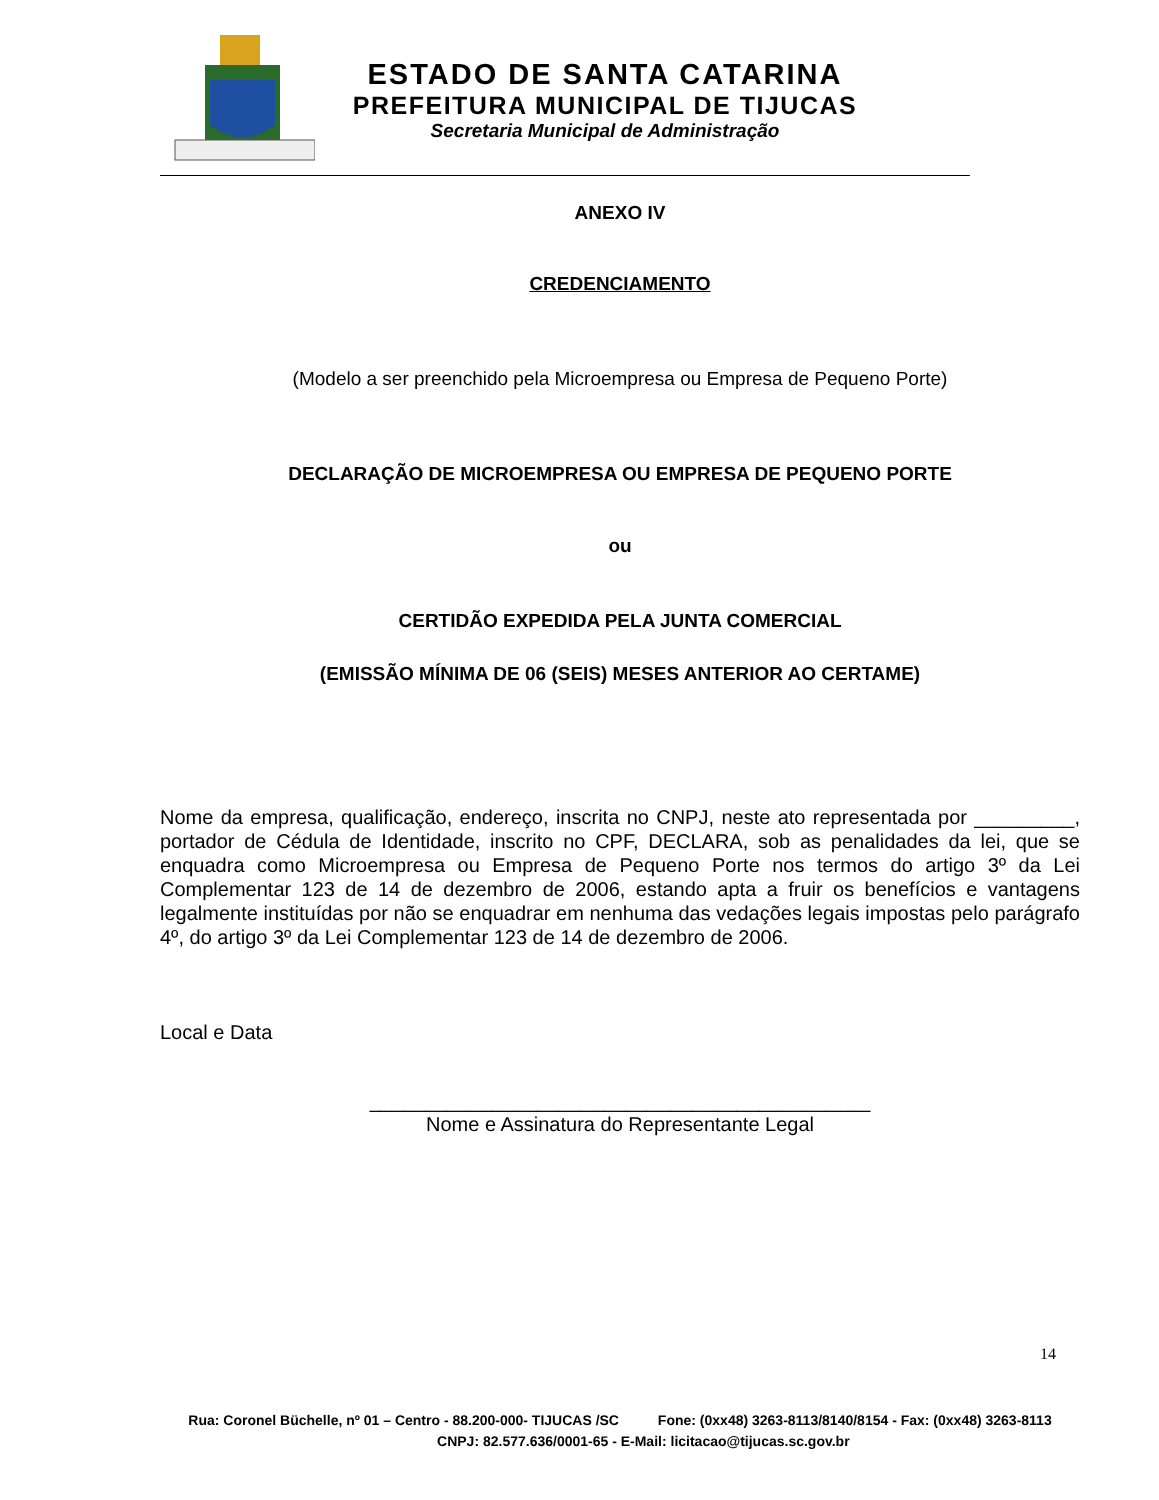ESTADO DE SANTA CATARINA
PREFEITURA MUNICIPAL DE TIJUCAS
Secretaria Municipal de Administração
ANEXO IV
CREDENCIAMENTO
(Modelo a ser preenchido pela Microempresa ou Empresa de Pequeno Porte)
DECLARAÇÃO DE MICROEMPRESA OU EMPRESA DE PEQUENO PORTE
ou
CERTIDÃO EXPEDIDA PELA JUNTA COMERCIAL
(EMISSÃO MÍNIMA DE 06 (SEIS) MESES ANTERIOR AO CERTAME)
Nome da empresa, qualificação, endereço, inscrita no CNPJ, neste ato representada por _________, portador de Cédula de Identidade, inscrito no CPF, DECLARA, sob as penalidades da lei, que se enquadra como Microempresa ou Empresa de Pequeno Porte nos termos do artigo 3º da Lei Complementar 123 de 14 de dezembro de 2006, estando apta a fruir os benefícios e vantagens legalmente instituídas por não se enquadrar em nenhuma das vedações legais impostas pelo parágrafo 4º, do artigo 3º da Lei Complementar 123 de 14 de dezembro de 2006.
Local e Data
_____________________________________________
Nome e Assinatura do Representante Legal
14
Rua: Coronel Büchelle, nº 01 – Centro - 88.200-000- TIJUCAS /SC Fone: (0xx48) 3263-8113/8140/8154 - Fax: (0xx48) 3263-8113 CNPJ: 82.577.636/0001-65 - E-Mail: licitacao@tijucas.sc.gov.br